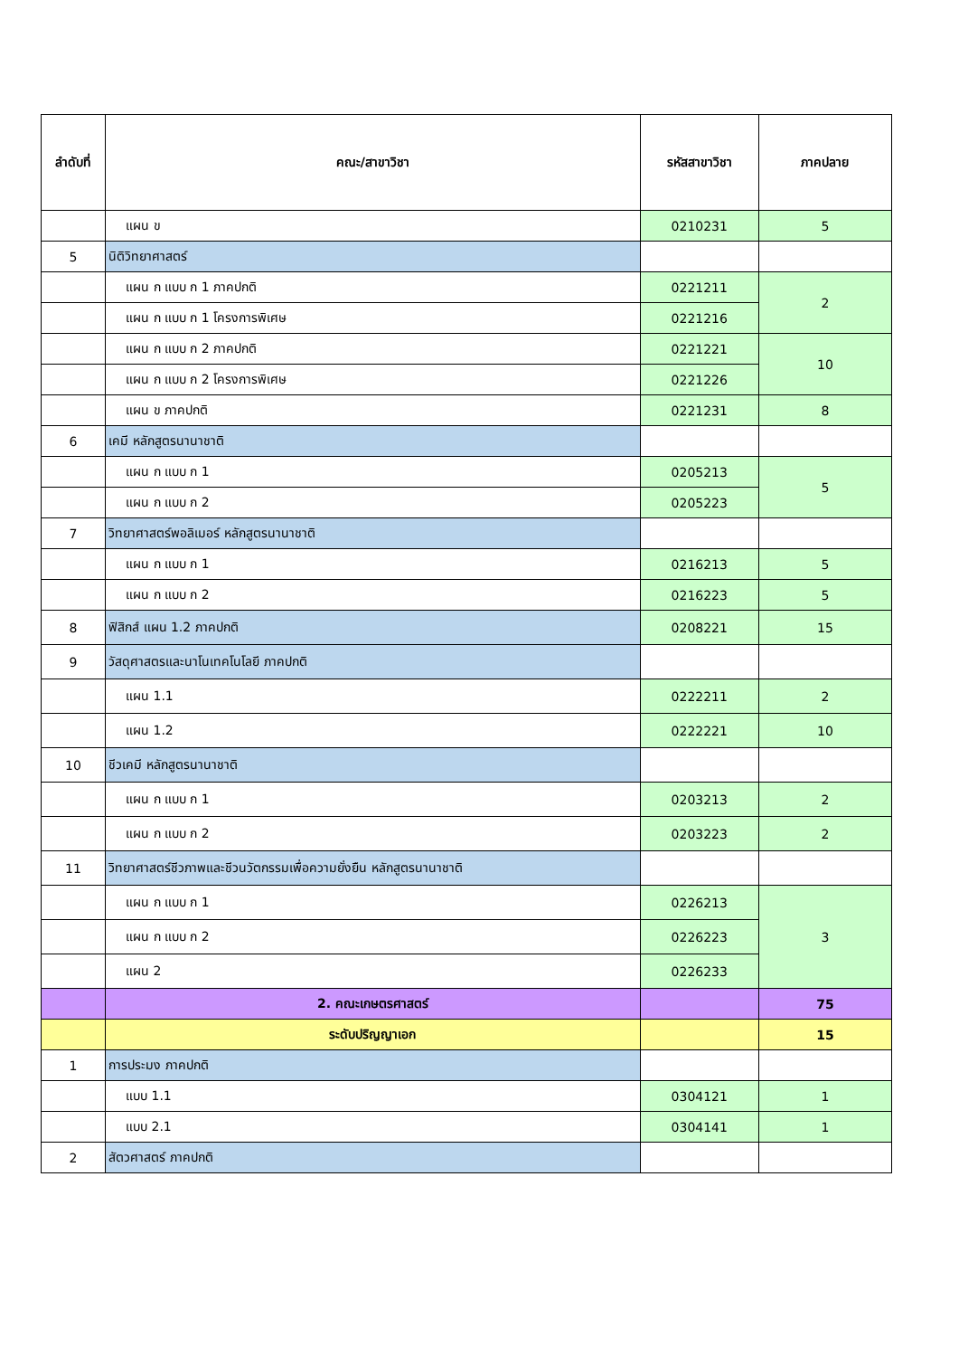| ลำดับที่ | คณะ/สาขาวิชา | รหัสสาขาวิชา | ภาคปลาย |
| --- | --- | --- | --- |
| | แผน ข | 0210231 | 5 |
| 5 | นิติวิทยาศาสตร์ | | |
| | แผน ก แบบ ก 1 ภาคปกติ | 0221211 | 2 |
| | แผน ก แบบ ก 1 โครงการพิเศษ | 0221216 | |
| | แผน ก แบบ ก 2 ภาคปกติ | 0221221 | 10 |
| | แผน ก แบบ ก 2 โครงการพิเศษ | 0221226 | |
| | แผน ข ภาคปกติ | 0221231 | 8 |
| 6 | เคมี หลักสูตรนานาชาติ | | |
| | แผน ก แบบ ก 1 | 0205213 | 5 |
| | แผน ก แบบ ก 2 | 0205223 | |
| 7 | วิทยาศาสตร์พอลิเมอร์ หลักสูตรนานาชาติ | | |
| | แผน ก แบบ ก 1 | 0216213 | 5 |
| | แผน ก แบบ ก 2 | 0216223 | 5 |
| 8 | ฟิสิกส์ แผน 1.2 ภาคปกติ | 0208221 | 15 |
| 9 | วัสดุศาสตรและนาโนเทคโนโลยี ภาคปกติ | | |
| | แผน 1.1 | 0222211 | 2 |
| | แผน 1.2 | 0222221 | 10 |
| 10 | ชีวเคมี หลักสูตรนานาชาติ | | |
| | แผน ก แบบ ก 1 | 0203213 | 2 |
| | แผน ก แบบ ก 2 | 0203223 | 2 |
| 11 | วิทยาศาสตร์ชีวภาพและชีวนวัตกรรมเพื่อความยั่งยืน หลักสูตรนานาชาติ | | |
| | แผน ก แบบ ก 1 | 0226213 | 3 |
| | แผน ก แบบ ก 2 | 0226223 | |
| | แผน 2 | 0226233 | |
| | 2. คณะเกษตรศาสตร์ | | 75 |
| | ระดับปริญญาเอก | | 15 |
| 1 | การประมง ภาคปกติ | | |
| | แบบ 1.1 | 0304121 | 1 |
| | แบบ 2.1 | 0304141 | 1 |
| 2 | สัตวศาสตร์ ภาคปกติ | | |